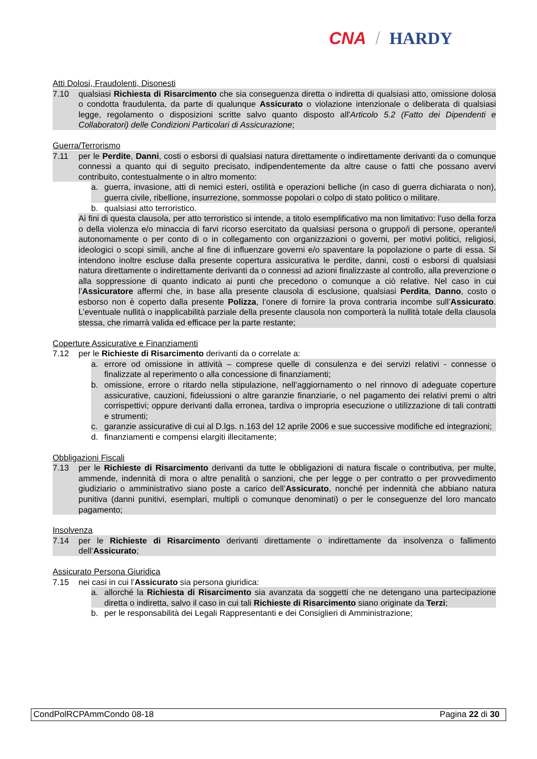CNA / HARDY
Atti Dolosi, Fraudolenti, Disonesti
7.10 qualsiasi Richiesta di Risarcimento che sia conseguenza diretta o indiretta di qualsiasi atto, omissione dolosa o condotta fraudulenta, da parte di qualunque Assicurato o violazione intenzionale o deliberata di qualsiasi legge, regolamento o disposizioni scritte salvo quanto disposto all'Articolo 5.2 (Fatto dei Dipendenti e Collaboratori) delle Condizioni Particolari di Assicurazione;
Guerra/Terrorismo
7.11 per le Perdite, Danni, costi o esborsi di qualsiasi natura direttamente o indirettamente derivanti da o comunque connessi a quanto qui di seguito precisato, indipendentemente da altre cause o fatti che possano avervi contribuito, contestualmente o in altro momento:
a. guerra, invasione, atti di nemici esteri, ostilità e operazioni belliche (in caso di guerra dichiarata o non), guerra civile, ribellione, insurrezione, sommosse popolari o colpo di stato politico o militare.
b. qualsiasi atto terroristico.
Ai fini di questa clausola, per atto terroristico si intende, a titolo esemplificativo ma non limitativo: l’uso della forza o della violenza e/o minaccia di farvi ricorso esercitato da qualsiasi persona o gruppo/i di persone, operante/i autonomamente o per conto di o in collegamento con organizzazioni o governi, per motivi politici, religiosi, ideologici o scopi simili, anche al fine di influenzare governi e/o spaventare la popolazione o parte di essa. Si intendono inoltre escluse dalla presente copertura assicurativa le perdite, danni, costi o esborsi di qualsiasi natura direttamente o indirettamente derivanti da o connessi ad azioni finalizzaste al controllo, alla prevenzione o alla soppressione di quanto indicato ai punti che precedono o comunque a ciò relative. Nel caso in cui l’Assicuratore affermi che, in base alla presente clausola di esclusione, qualsiasi Perdita, Danno, costo o esborso non è coperto dalla presente Polizza, l’onere di fornire la prova contraria incombe sull’Assicurato. L’eventuale nullità o inapplicabilità parziale della presente clausola non comporterà la nullità totale della clausola stessa, che rimarrà valida ed efficace per la parte restante;
Coperture Assicurative e Finanziamenti
7.12 per le Richieste di Risarcimento derivanti da o correlate a:
a. errore od omissione in attività – comprese quelle di consulenza e dei servizi relativi - connesse o finalizzate al reperimento o alla concessione di finanziamenti;
b. omissione, errore o ritardo nella stipulazione, nell’aggiornamento o nel rinnovo di adeguate coperture assicurative, cauzioni, fideiussioni o altre garanzie finanziarie, o nel pagamento dei relativi premi o altri corrispettivi; oppure derivanti dalla erronea, tardiva o impropria esecuzione o utilizzazione di tali contratti e strumenti;
c. garanzie assicurative di cui al D.lgs. n.163 del 12 aprile 2006 e sue successive modifiche ed integrazioni;
d. finanziamenti e compensi elargiti illecitamente;
Obbligazioni Fiscali
7.13 per le Richieste di Risarcimento derivanti da tutte le obbligazioni di natura fiscale o contributiva, per multe, ammende, indennità di mora o altre penalità o sanzioni, che per legge o per contratto o per provvedimento giudiziario o amministrativo siano poste a carico dell’Assicurato, nonché per indennità che abbiano natura punitiva (danni punitivi, esemplari, multipli o comunque denominati) o per le conseguenze del loro mancato pagamento;
Insolvenza
7.14 per le Richieste di Risarcimento derivanti direttamente o indirettamente da insolvenza o fallimento dell’Assicurato;
Assicurato Persona Giuridica
7.15 nei casi in cui l’Assicurato sia persona giuridica:
a. allorché la Richiesta di Risarcimento sia avanzata da soggetti che ne detengano una partecipazione diretta o indiretta, salvo il caso in cui tali Richieste di Risarcimento siano originate da Terzi;
b. per le responsabilità dei Legali Rappresentanti e dei Consiglieri di Amministrazione;
CondPolRCPAmmCondo 08-18 Pagina 22 di 30